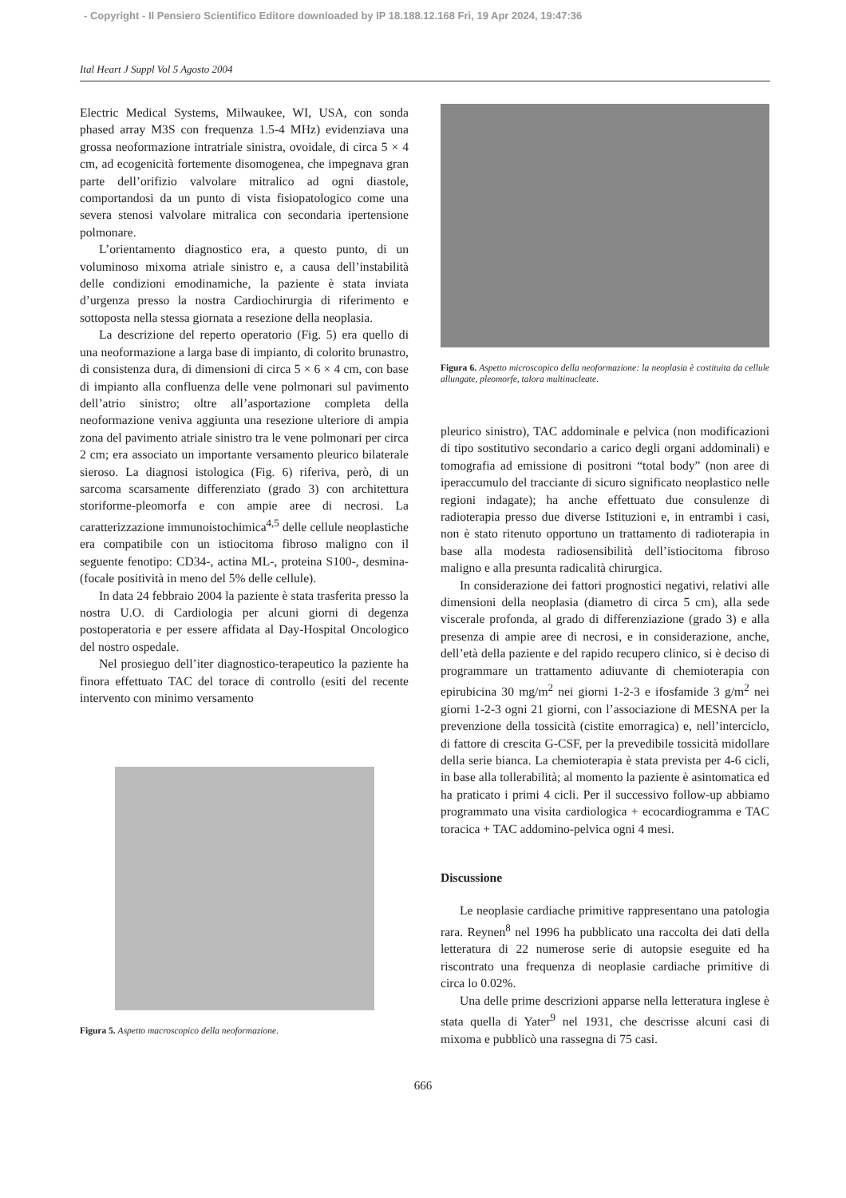- Copyright - Il Pensiero Scientifico Editore downloaded by IP 18.188.12.168 Fri, 19 Apr 2024, 19:47:36
Ital Heart J Suppl Vol 5 Agosto 2004
Electric Medical Systems, Milwaukee, WI, USA, con sonda phased array M3S con frequenza 1.5-4 MHz) evidenziava una grossa neoformazione intratriale sinistra, ovoidale, di circa 5 × 4 cm, ad ecogenicità fortemente disomogenea, che impegnava gran parte dell’orifizio valvolare mitralico ad ogni diastole, comportandosi da un punto di vista fisiopatologico come una severa stenosi valvolare mitralica con secondaria ipertensione polmonare.
L’orientamento diagnostico era, a questo punto, di un voluminoso mixoma atriale sinistro e, a causa dell’instabilità delle condizioni emodinamiche, la paziente è stata inviata d’urgenza presso la nostra Cardiochirurgia di riferimento e sottoposta nella stessa giornata a resezione della neoplasia.
La descrizione del reperto operatorio (Fig. 5) era quello di una neoformazione a larga base di impianto, di colorito brunastro, di consistenza dura, di dimensioni di circa 5 × 6 × 4 cm, con base di impianto alla confluenza delle vene polmonari sul pavimento dell’atrio sinistro; oltre all’asportazione completa della neoformazione veniva aggiunta una resezione ulteriore di ampia zona del pavimento atriale sinistro tra le vene polmonari per circa 2 cm; era associato un importante versamento pleurico bilaterale sieroso. La diagnosi istologica (Fig. 6) riferiva, però, di un sarcoma scarsamente differenziato (grado 3) con architettura storiforme-pleomorfa e con ampie aree di necrosi. La caratterizzazione immunoistochimica<sup>4,5</sup> delle cellule neoplastiche era compatibile con un istiocitoma fibroso maligno con il seguente fenotipo: CD34-, actina ML-, proteina S100-, desmina- (focale positività in meno del 5% delle cellule).
In data 24 febbraio 2004 la paziente è stata trasferita presso la nostra U.O. di Cardiologia per alcuni giorni di degenza postoperatoria e per essere affidata al Day-Hospital Oncologico del nostro ospedale.
Nel prosieguo dell’iter diagnostico-terapeutico la paziente ha finora effettuato TAC del torace di controllo (esiti del recente intervento con minimo versamento
Figura 5. Aspetto macroscopico della neoformazione.
Figura 6. Aspetto microscopico della neoformazione: la neoplasia è costituita da cellule allungate, pleomorfe, talora multinucleate.
pleurico sinistro), TAC addominale e pelvica (non modificazioni di tipo sostitutivo secondario a carico degli organi addominali) e tomografia ad emissione di positroni “total body” (non aree di iperaccumulo del tracciante di sicuro significato neoplastico nelle regioni indagate); ha anche effettuato due consulenze di radioterapia presso due diverse Istituzioni e, in entrambi i casi, non è stato ritenuto opportuno un trattamento di radioterapia in base alla modesta radiosensibilità dell’istiocitoma fibroso maligno e alla presunta radicalità chirurgica.
In considerazione dei fattori prognostici negativi, relativi alle dimensioni della neoplasia (diametro di circa 5 cm), alla sede viscerale profonda, al grado di differenziazione (grado 3) e alla presenza di ampie aree di necrosi, e in considerazione, anche, dell’età della paziente e del rapido recupero clinico, si è deciso di programmare un trattamento adiuvante di chemioterapia con epirubicina 30 mg/m<sup>2</sup> nei giorni 1-2-3 e ifosfamide 3 g/m<sup>2</sup> nei giorni 1-2-3 ogni 21 giorni, con l’associazione di MESNA per la prevenzione della tossicità (cistite emorragica) e, nell’interciclo, di fattore di crescita G-CSF, per la prevedibile tossicità midollare della serie bianca. La chemioterapia è stata prevista per 4-6 cicli, in base alla tollerabilità; al momento la paziente è asintomatica ed ha praticato i primi 4 cicli. Per il successivo follow-up abbiamo programmato una visita cardiologica + ecocardiogramma e TAC toracica + TAC addomino-pelvica ogni 4 mesi.
Discussione
Le neoplasie cardiache primitive rappresentano una patologia rara. Reynen<sup>8</sup> nel 1996 ha pubblicato una raccolta dei dati della letteratura di 22 numerose serie di autopsie eseguite ed ha riscontrato una frequenza di neoplasie cardiache primitive di circa lo 0.02%.
Una delle prime descrizioni apparse nella letteratura inglese è stata quella di Yater<sup>9</sup> nel 1931, che descrisse alcuni casi di mixoma e pubblicò una rassegna di 75 casi.
666